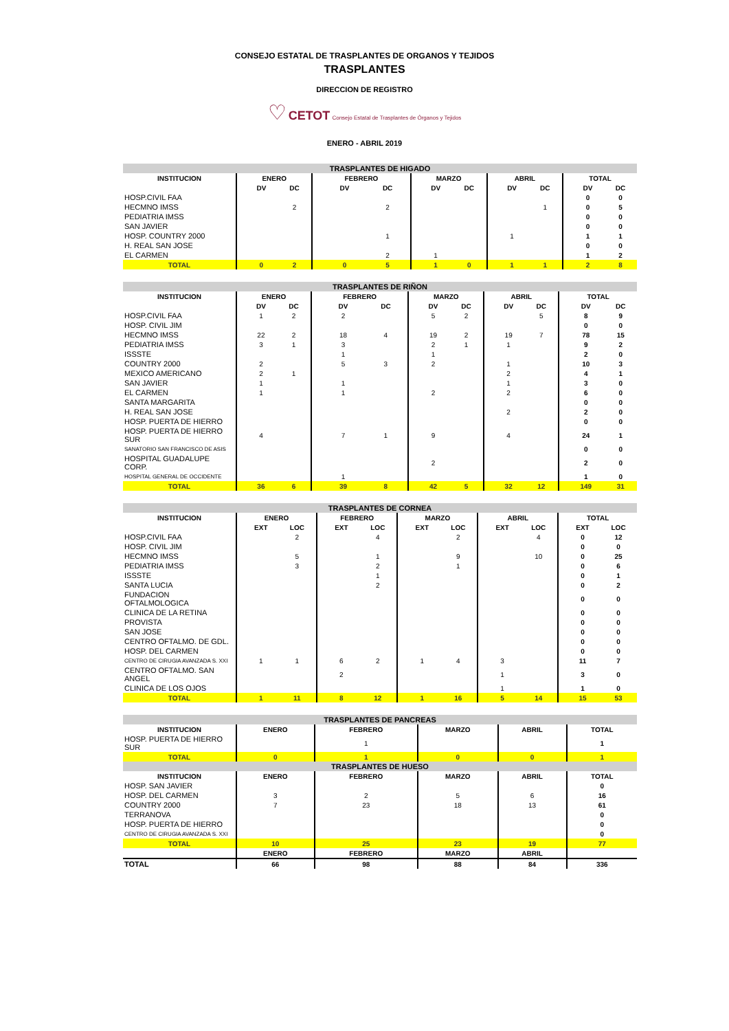CONSEJO ESTATAL DE TRASPLANTES DE ORGANOS Y TEJIDOS
TRASPLANTES
DIRECCION DE REGISTRO
♡ CETOT Consejo Estatal de Trasplantes de Órganos y Tejidos
ENERO - ABRIL 2019
| TRASPLANTES DE HIGADO | | | | | | | | | | | | | | | |
| INSTITUCION | ENERO | | | FEBRERO | | | MARZO | | | ABRIL | | | TOTAL | | |
| | | DV | DC | | DV | DC | | DV | DC | | DV | DC | | DV | DC |
| HOSP.CIVIL FAA | | | | | | | | | | | | | | 0 | 0 |
| HECMNO IMSS | | | 2 | | | 2 | | | | | | 1 | | 0 | 5 |
| PEDIATRIA IMSS | | | | | | | | | | | | | | 0 | 0 |
| SAN JAVIER | | | | | | | | | | | | | | 0 | 0 |
| HOSP. COUNTRY 2000 | | | | | | 1 | | | | | 1 | | | 1 | 1 |
| H. REAL SAN JOSE | | | | | | | | | | | | | | 0 | 0 |
| EL CARMEN | | | | | | 2 | | 1 | | | | | | 1 | 2 |
| TOTAL | | 0 | 2 | | 0 | 5 | | 1 | 0 | | 1 | 1 | | 2 | 8 |
| TRASPLANTES DE RIÑON | | | | | | | | | | | | | | | |
| INSTITUCION | ENERO | | | FEBRERO | | | MARZO | | | ABRIL | | | TOTAL | | |
| | | DV | DC | | DV | DC | | DV | DC | | DV | DC | | DV | DC |
| HOSP.CIVIL FAA | | 1 | 2 | | 2 | | | 5 | 2 | | | 5 | | 8 | 9 |
| HOSP. CIVIL JIM | | | | | | | | | | | | | | 0 | 0 |
| HECMNO IMSS | | 22 | 2 | | 18 | 4 | | 19 | 2 | | 19 | 7 | | 78 | 15 |
| PEDIATRIA IMSS | | 3 | 1 | | 3 | | | 2 | 1 | | 1 | | | 9 | 2 |
| ISSSTE | | | | | 1 | | | 1 | | | | | | 2 | 0 |
| COUNTRY 2000 | | 2 | | | 5 | 3 | | 2 | | | 1 | | | 10 | 3 |
| MEXICO AMERICANO | | 2 | 1 | | | | | | | | 2 | | | 4 | 1 |
| SAN JAVIER | | 1 | | | 1 | | | | | | 1 | | | 3 | 0 |
| EL CARMEN | | 1 | | | 1 | | | 2 | | | 2 | | | 6 | 0 |
| SANTA MARGARITA | | | | | | | | | | | | | | 0 | 0 |
| H. REAL SAN JOSE | | | | | | | | | | | 2 | | | 2 | 0 |
| HOSP. PUERTA DE HIERRO | | | | | | | | | | | | | | 0 | 0 |
| HOSP. PUERTA DE HIERRO SUR | | 4 | | | 7 | 1 | | 9 | | | 4 | | | 24 | 1 |
| SANATORIO SAN FRANCISCO DE ASIS | | | | | | | | | | | | | | 0 | 0 |
| HOSPITAL GUADALUPE CORP. | | | | | | | | 2 | | | | | | 2 | 0 |
| HOSPITAL GENERAL DE OCCIDENTE | | | | | 1 | | | | | | | | | 1 | 0 |
| TOTAL | | 36 | 6 | | 39 | 8 | | 42 | 5 | | 32 | 12 | | 149 | 31 |
| TRASPLANTES DE CORNEA | | | | | | | | | | | | | | | |
| INSTITUCION | ENERO | | | FEBRERO | | | MARZO | | | ABRIL | | | TOTAL | | |
| | | EXT | LOC | | EXT | LOC | | EXT | LOC | | EXT | LOC | | EXT | LOC |
| HOSP.CIVIL FAA | | | 2 | | | 4 | | | 2 | | | 4 | | 0 | 12 |
| HOSP. CIVIL JIM | | | | | | | | | | | | | | 0 | 0 |
| HECMNO IMSS | | | 5 | | | 1 | | | 9 | | | 10 | | 0 | 25 |
| PEDIATRIA IMSS | | | 3 | | | 2 | | | 1 | | | | | 0 | 6 |
| ISSSTE | | | | | | 1 | | | | | | | | 0 | 1 |
| SANTA LUCIA | | | | | | 2 | | | | | | | | 0 | 2 |
| FUNDACION OFTALMOLOGICA | | | | | | | | | | | | | | 0 | 0 |
| CLINICA DE LA RETINA | | | | | | | | | | | | | | 0 | 0 |
| PROVISTA | | | | | | | | | | | | | | 0 | 0 |
| SAN JOSE | | | | | | | | | | | | | | 0 | 0 |
| CENTRO OFTALMO. DE GDL. | | | | | | | | | | | | | | 0 | 0 |
| HOSP. DEL CARMEN | | | | | | | | | | | | | | 0 | 0 |
| CENTRO DE CIRUGIA AVANZADA S. XXI | | 1 | 1 | | 6 | 2 | | 1 | 4 | | 3 | | | 11 | 7 |
| CENTRO OFTALMO. SAN ANGEL | | | | | 2 | | | | | | 1 | | | 3 | 0 |
| CLINICA DE LOS OJOS | | | | | | | | | | | 1 | | | 1 | 0 |
| TOTAL | | 1 | 11 | | 8 | 12 | | 1 | 16 | | 5 | 14 | | 15 | 53 |
| TRASPLANTES DE PANCREAS | | | | | |
| INSTITUCION | ENERO | FEBRERO | MARZO | ABRIL | TOTAL |
| HOSP. PUERTA DE HIERRO SUR | | 1 | | | 1 |
| TOTAL | 0 | 1 | 0 | 0 | 1 |
| TRASPLANTES DE HUESO | | | | | |
| INSTITUCION | ENERO | FEBRERO | MARZO | ABRIL | TOTAL |
| HOSP. SAN JAVIER | | | | | 0 |
| HOSP. DEL CARMEN | 3 | 2 | 5 | 6 | 16 |
| COUNTRY 2000 | 7 | 23 | 18 | 13 | 61 |
| TERRANOVA | | | | | 0 |
| HOSP. PUERTA DE HIERRO | | | | | 0 |
| CENTRO DE CIRUGIA AVANZADA S. XXI | | | | | 0 |
| TOTAL | 10 | 25 | 23 | 19 | 77 |
| | ENERO | FEBRERO | MARZO | ABRIL | |
| TOTAL | 66 | 98 | 88 | 84 | 336 |